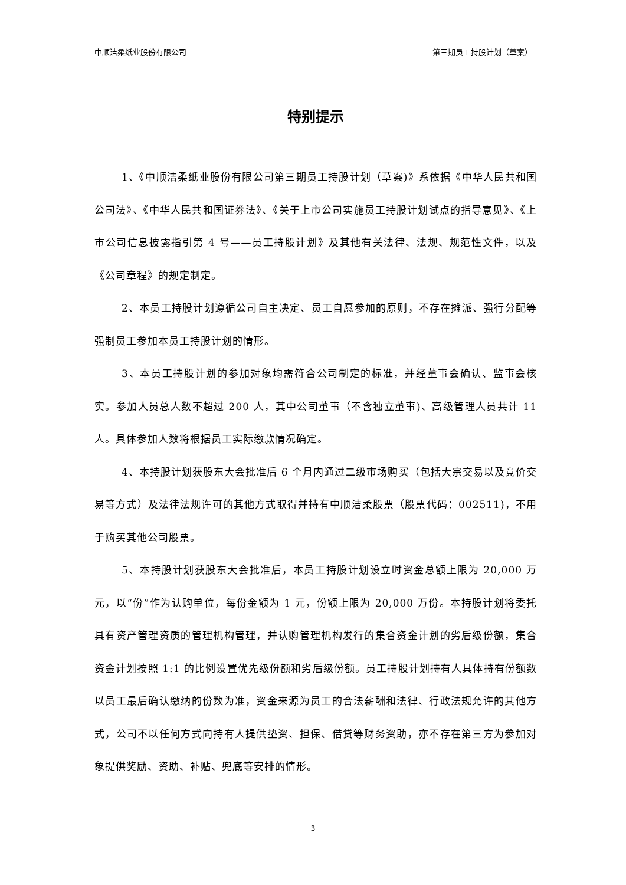中顺洁柔纸业股份有限公司 第三期员工持股计划（草案）
特别提示
1、《中顺洁柔纸业股份有限公司第三期员工持股计划（草案)》系依据《中华人民共和国公司法》、《中华人民共和国证券法》、《关于上市公司实施员工持股计划试点的指导意见》、《上市公司信息披露指引第 4 号——员工持股计划》及其他有关法律、法规、规范性文件，以及《公司章程》的规定制定。
2、本员工持股计划遵循公司自主决定、员工自愿参加的原则，不存在摊派、强行分配等强制员工参加本员工持股计划的情形。
3、本员工持股计划的参加对象均需符合公司制定的标准，并经董事会确认、监事会核实。参加人员总人数不超过 200 人，其中公司董事（不含独立董事)、高级管理人员共计 11 人。具体参加人数将根据员工实际缴款情况确定。
4、本持股计划获股东大会批准后 6 个月内通过二级市场购买（包括大宗交易以及竞价交易等方式）及法律法规许可的其他方式取得并持有中顺洁柔股票（股票代码：002511)，不用于购买其他公司股票。
5、本持股计划获股东大会批准后，本员工持股计划设立时资金总额上限为 20,000 万元，以“份”作为认购单位，每份金额为 1 元，份额上限为 20,000 万份。本持股计划将委托具有资产管理资质的管理机构管理，并认购管理机构发行的集合资金计划的劣后级份额，集合资金计划按照 1:1 的比例设置优先级份额和劣后级份额。员工持股计划持有人具体持有份额数以员工最后确认缴纳的份数为准，资金来源为员工的合法薪酬和法律、行政法规允许的其他方式，公司不以任何方式向持有人提供垫资、担保、借贷等财务资助，亦不存在第三方为参加对象提供奖励、资助、补贴、兜底等安排的情形。
3